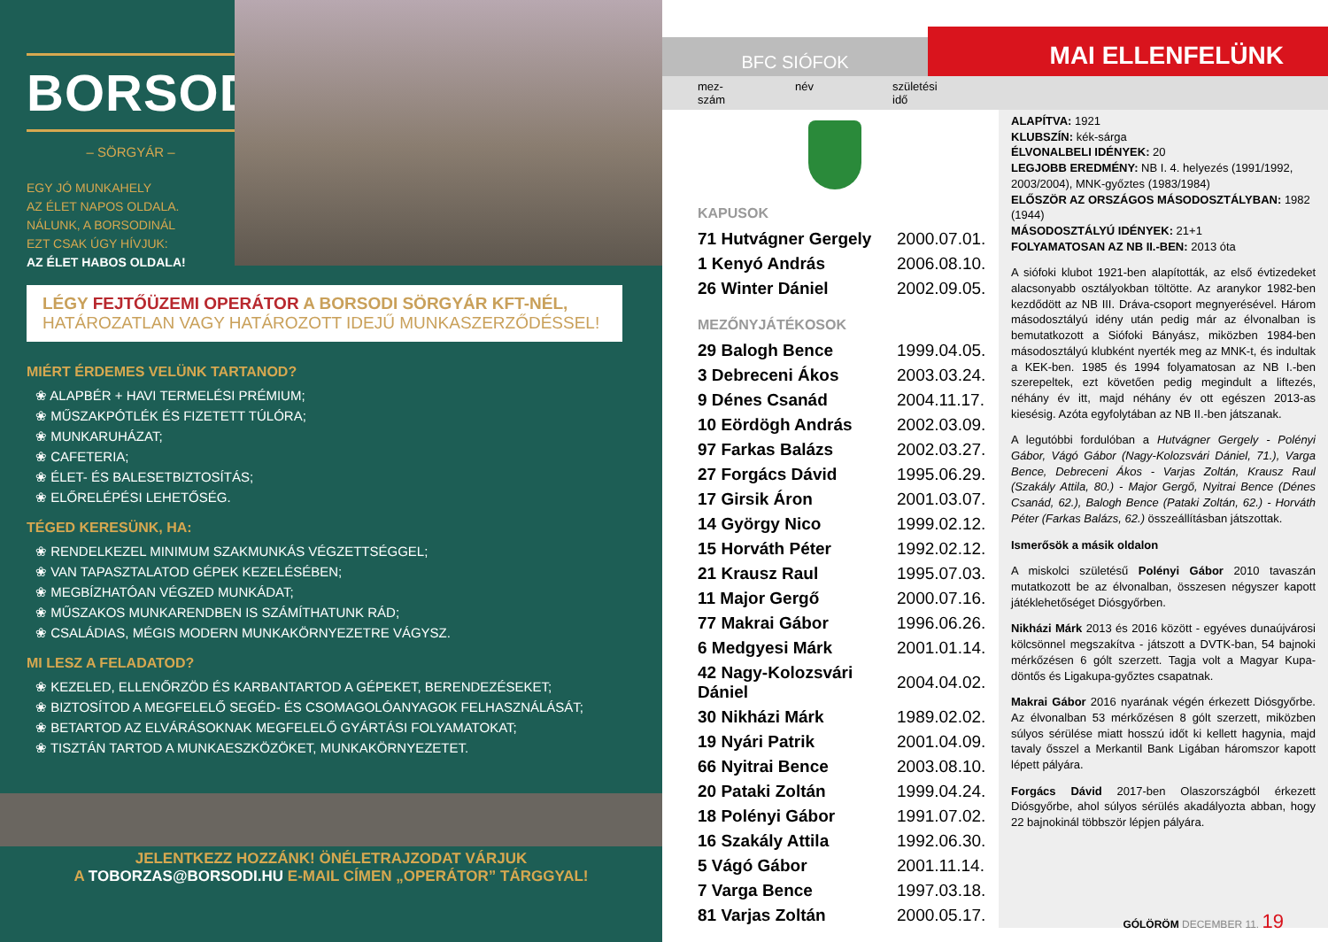BORSODI
– SÖRGYÁR –
EGY JÓ MUNKAHELY
AZ ÉLET NAPOS OLDALA.
NÁLUNK, A BORSODINÁL
EZT CSAK ÚGY HÍVJUK:
AZ ÉLET HABOS OLDALA!
LÉGY FEJTŐÜZEMI OPERÁTOR A BORSODI SÖRGYÁR KFT-NÉL,
HATÁROZATLAN VAGY HATÁROZOTT IDEJŰ MUNKASZERZŐDÉSSEL!
MIÉRT ÉRDEMES VELÜNK TARTANOD?
❀ ALAPBÉR + HAVI TERMELÉSI PRÉMIUM;
❀ MŰSZAKPÓTLÉK ÉS FIZETETT TÚLÓRA;
❀ MUNKARUHÁZAT;
❀ CAFETERIA;
❀ ÉLET- ÉS BALESETBIZTOSÍTÁS;
❀ ELŐRELÉPÉSI LEHETŐSÉG.
TÉGED KERESÜNK, HA:
❀ RENDELKEZEL MINIMUM SZAKMUNKÁS VÉGZETTSÉGGEL;
❀ VAN TAPASZTALATOD GÉPEK KEZELÉSÉBEN;
❀ MEGBÍZHATÓAN VÉGZED MUNKÁDAT;
❀ MŰSZAKOS MUNKARENDBEN IS SZÁMÍTHATUNK RÁD;
❀ CSALÁDIAS, MÉGIS MODERN MUNKAKÖRNYEZETRE VÁGYSZ.
MI LESZ A FELADATOD?
❀ KEZELED, ELLENŐRZÖD ÉS KARBANTARTOD A GÉPEKET, BERENDEZÉSEKET;
❀ BIZTOSÍTOD A MEGFELELŐ SEGÉD- ÉS CSOMAGOLÓANYAGOK FELHASZNÁLÁSÁT;
❀ BETARTOD AZ ELVÁRÁSOKNAK MEGFELELŐ GYÁRTÁSI FOLYAMATOKAT;
❀ TISZTÁN TARTOD A MUNKAESZKÖZÖKET, MUNKAKÖRNYEZETET.
JELENTKEZZ HOZZÁNK! ÖNÉLETRAJZODAT VÁRJUK
A TOBORZAS@BORSODI.HU E-MAIL CÍMEN „OPERÁTOR” TÁRGGYAL!
BFC SIÓFOK
MAI ELLENFELÜNK
mez-
szám
név születési
idő
KAPUSOK
| 71 Hutvágner Gergely | 2000.07.01. |
| 1 Kenyó András | 2006.08.10. |
| 26 Winter Dániel | 2002.09.05. |
MEZŐNYJÁTÉKOSOK
| 29 Balogh Bence | 1999.04.05. |
| 3 Debreceni Ákos | 2003.03.24. |
| 9 Dénes Csanád | 2004.11.17. |
| 10 Eördögh András | 2002.03.09. |
| 97 Farkas Balázs | 2002.03.27. |
| 27 Forgács Dávid | 1995.06.29. |
| 17 Girsik Áron | 2001.03.07. |
| 14 György Nico | 1999.02.12. |
| 15 Horváth Péter | 1992.02.12. |
| 21 Krausz Raul | 1995.07.03. |
| 11 Major Gergő | 2000.07.16. |
| 77 Makrai Gábor | 1996.06.26. |
| 6 Medgyesi Márk | 2001.01.14. |
| 42 Nagy-Kolozsvári Dániel | 2004.04.02. |
| 30 Nikházi Márk | 1989.02.02. |
| 19 Nyári Patrik | 2001.04.09. |
| 66 Nyitrai Bence | 2003.08.10. |
| 20 Pataki Zoltán | 1999.04.24. |
| 18 Polényi Gábor | 1991.07.02. |
| 16 Szakály Attila | 1992.06.30. |
| 5 Vágó Gábor | 2001.11.14. |
| 7 Varga Bence | 1997.03.18. |
| 81 Varjas Zoltán | 2000.05.17. |
ALAPÍTVA: 1921
KLUBSZÍN: kék-sárga
ÉLVONALBELI IDÉNYEK: 20
LEGJOBB EREDMÉNY: NB I. 4. helyezés (1991/1992, 2003/2004), MNK-győztes (1983/1984)
ELŐSZÖR AZ ORSZÁGOS MÁSODOSZTÁLYBAN: 1982 (1944)
MÁSODOSZTÁLYÚ IDÉNYEK: 21+1
FOLYAMATOSAN AZ NB II.-BEN: 2013 óta
A siófoki klubot 1921-ben alapították, az első évtizedeket alacsonyabb osztályokban töltötte. Az aranykor 1982-ben kezdődött az NB III. Dráva-csoport megnyerésével. Három másodosztályú idény után pedig már az élvonalban is bemutatkozott a Siófoki Bányász, miközben 1984-ben másodosztályú klubként nyerték meg az MNK-t, és indultak a KEK-ben. 1985 és 1994 folyamatosan az NB I.-ben szerepeltek, ezt követően pedig megindult a liftezés, néhány év itt, majd néhány év ott egészen 2013-as kiesésig. Azóta egyfolytában az NB II.-ben játszanak.
A legutóbbi fordulóban a Hutvágner Gergely - Polényi Gábor, Vágó Gábor (Nagy-Kolozsvári Dániel, 71.), Varga Bence, Debreceni Ákos - Varjas Zoltán, Krausz Raul (Szakály Attila, 80.) - Major Gergő, Nyitrai Bence (Dénes Csanád, 62.), Balogh Bence (Pataki Zoltán, 62.) - Horváth Péter (Farkas Balázs, 62.) összeállításban játszottak.
Ismerősök a másik oldalon
A miskolci születésű Polényi Gábor 2010 tavaszán mutatkozott be az élvonalban, összesen négyszer kapott játéklehetőséget Diósgyőrben.
Nikházi Márk 2013 és 2016 között - egyéves dunaújvárosi kölcsönnel megszakítva - játszott a DVTK-ban, 54 bajnoki mérkőzésen 6 gólt szerzett. Tagja volt a Magyar Kupa-döntős és Ligakupa-győztes csapatnak.
Makrai Gábor 2016 nyarának végén érkezett Diósgyőrbe. Az élvonalban 53 mérkőzésen 8 gólt szerzett, miközben súlyos sérülése miatt hosszú időt ki kellett hagynia, majd tavaly ősszel a Merkantil Bank Ligában háromszor kapott lépett pályára.
Forgács Dávid 2017-ben Olaszországból érkezett Diósgyőrbe, ahol súlyos sérülés akadályozta abban, hogy 22 bajnokinál többször lépjen pályára.
GÓLÖRÖM DECEMBER 11. 19